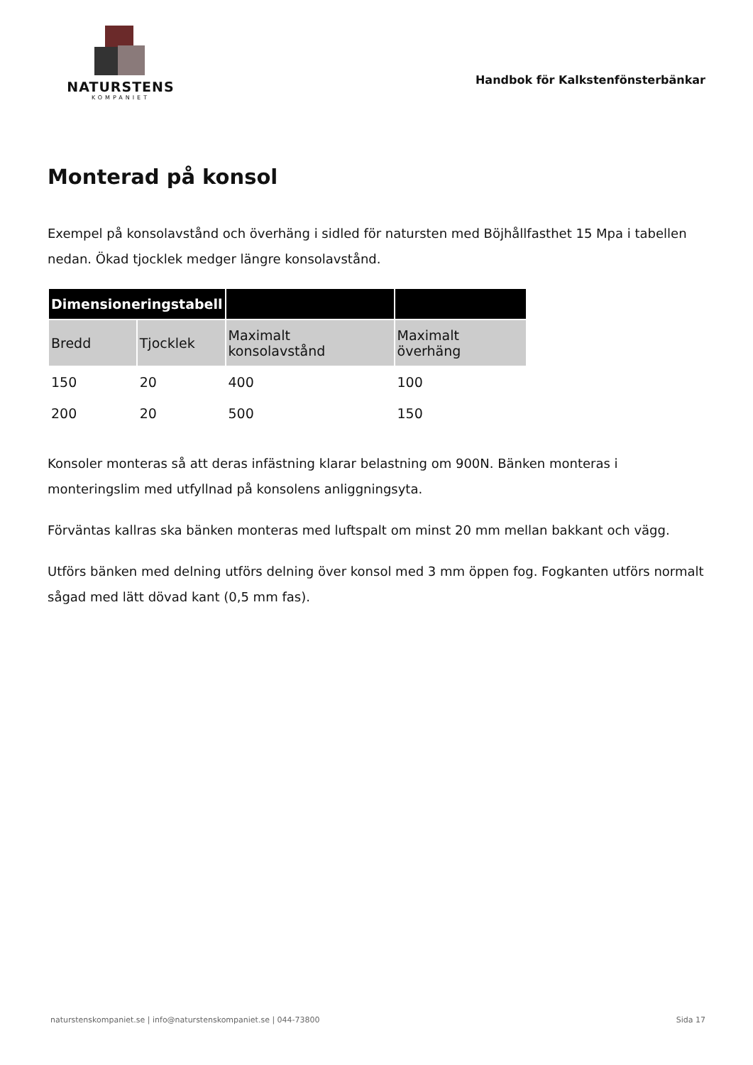NATURSTENS
KOMPANIET
Handbok för Kalkstenfönsterbänkar
Monterad på konsol
Exempel på konsolavstånd och överhäng i sidled för natursten med Böjhållfasthet 15 Mpa i tabellen nedan. Ökad tjocklek medger längre konsolavstånd.
| Dimensioneringstabell | | | |
| --- | --- | --- | --- |
| Bredd | Tjocklek | Maximalt konsolavstånd | Maximalt överhäng |
| 150 | 20 | 400 | 100 |
| 200 | 20 | 500 | 150 |
Konsoler monteras så att deras infästning klarar belastning om 900N. Bänken monteras i monteringslim med utfyllnad på konsolens anliggningsyta.
Förväntas kallras ska bänken monteras med luftspalt om minst 20 mm mellan bakkant och vägg.
Utförs bänken med delning utförs delning över konsol med 3 mm öppen fog. Fogkanten utförs normalt sågad med lätt dövad kant (0,5 mm fas).
naturstenskompaniet.se | info@naturstenskompaniet.se | 044-73800 Sida 17